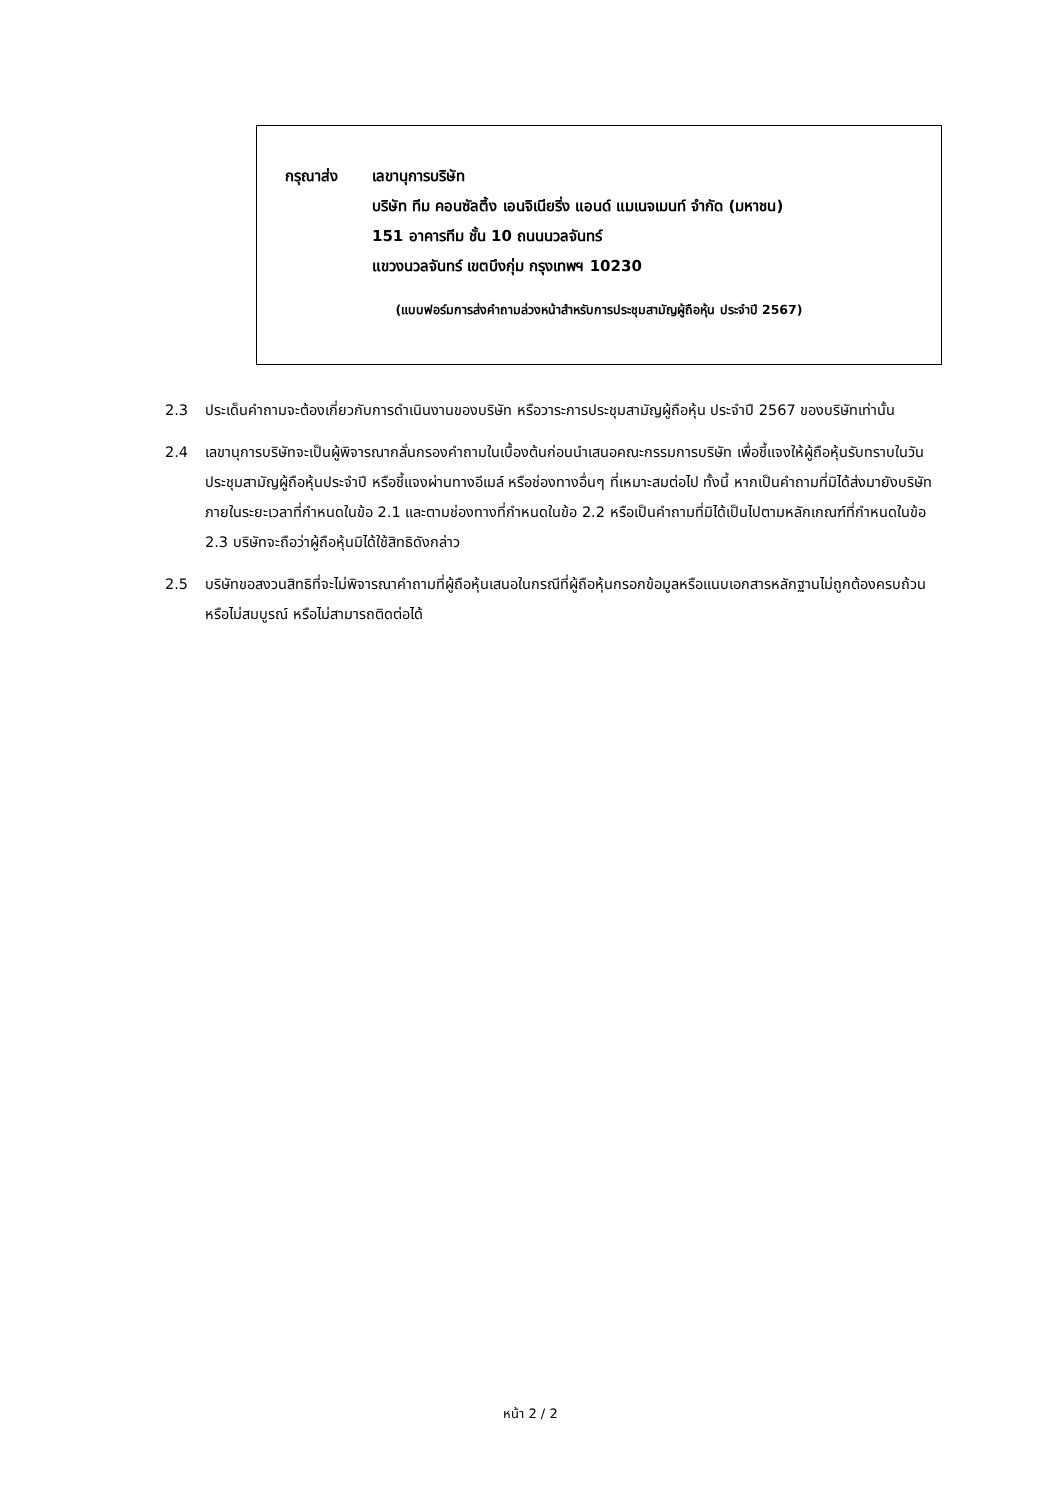กรุณาส่ง เลขานุการบริษัท
บริษัท ทีม คอนซัลติ้ง เอนจิเนียริ่ง แอนด์ แมเนจเมนท์ จำกัด (มหาชน)
151 อาคารทีม ชั้น 10 ถนนนวลจันทร์
แขวงนวลจันทร์ เขตบึงกุ่ม กรุงเทพฯ 10230
(แบบฟอร์มการส่งคำถามล่วงหน้าสำหรับการประชุมสามัญผู้ถือหุ้น ประจำปี 2567)
2.3 ประเด็นคำถามจะต้องเกี่ยวกับการดำเนินงานของบริษัท หรือวาระการประชุมสามัญผู้ถือหุ้น ประจำปี 2567 ของบริษัทเท่านั้น
2.4 เลขานุการบริษัทจะเป็นผู้พิจารณากลั่นกรองคำถามในเบื้องต้นก่อนนำเสนอคณะกรรมการบริษัท เพื่อชี้แจงให้ผู้ถือหุ้นรับทราบในวันประชุมสามัญผู้ถือหุ้นประจำปี หรือชี้แจงผ่านทางอีเมล์ หรือช่องทางอื่นๆ ที่เหมาะสมต่อไป ทั้งนี้ หากเป็นคำถามที่มิได้ส่งมายังบริษัทภายในระยะเวลาที่กำหนดในข้อ 2.1 และตามช่องทางที่กำหนดในข้อ 2.2 หรือเป็นคำถามที่มิได้เป็นไปตามหลักเกณฑ์ที่กำหนดในข้อ 2.3 บริษัทจะถือว่าผู้ถือหุ้นมิได้ใช้สิทธิดังกล่าว
2.5 บริษัทขอสงวนสิทธิที่จะไม่พิจารณาคำถามที่ผู้ถือหุ้นเสนอในกรณีที่ผู้ถือหุ้นกรอกข้อมูลหรือแนบเอกสารหลักฐานไม่ถูกต้องครบถ้วน หรือไม่สมบูรณ์ หรือไม่สามารถติดต่อได้
หน้า 2 / 2